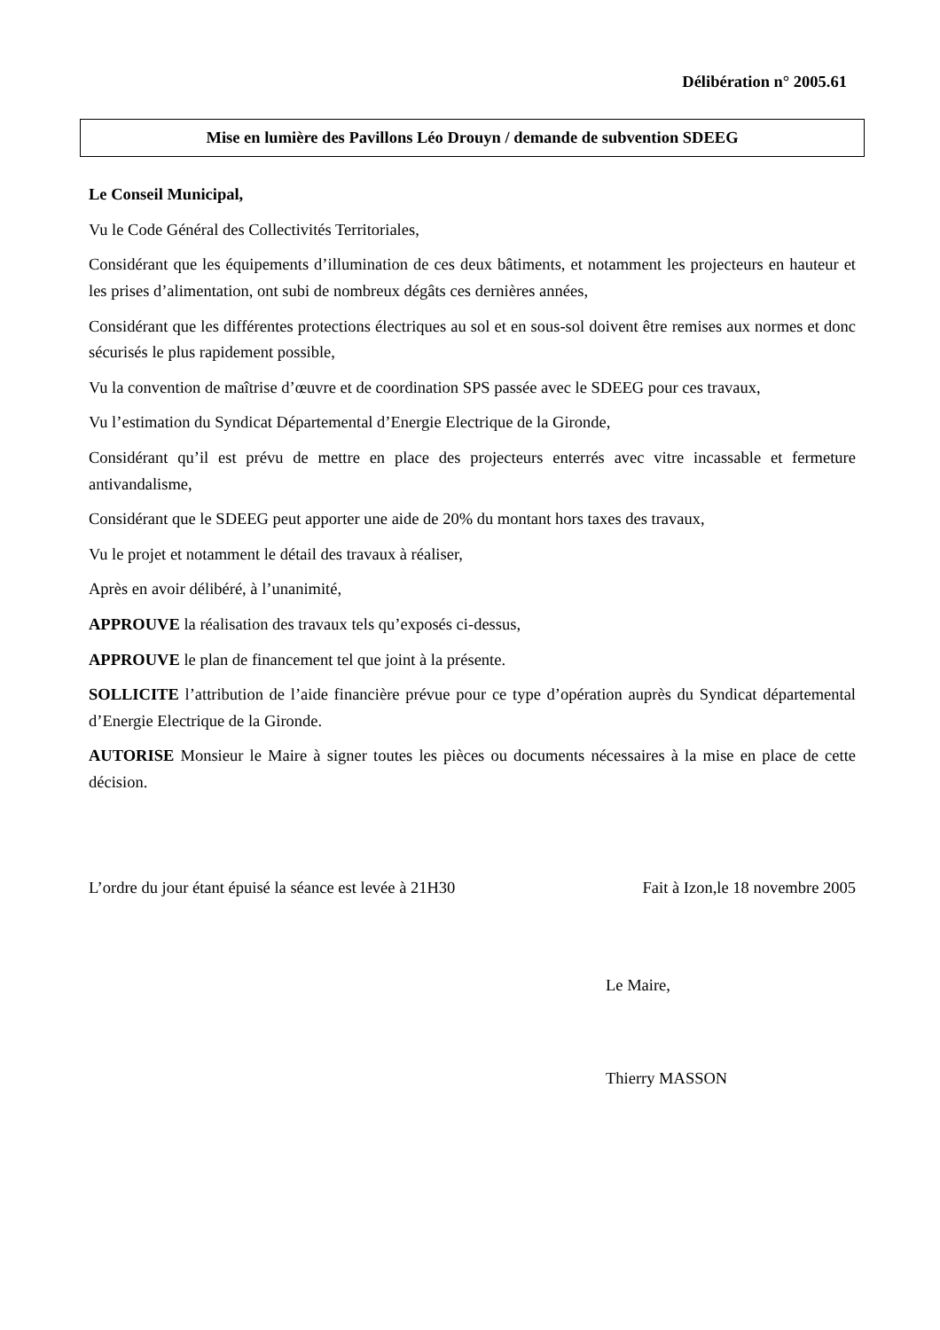Délibération n° 2005.61
Mise en lumière des Pavillons Léo Drouyn / demande de subvention SDEEG
Le Conseil Municipal,
Vu le Code Général des Collectivités Territoriales,
Considérant que les équipements d’illumination de ces deux bâtiments, et notamment les projecteurs en hauteur et les prises d’alimentation, ont subi de nombreux dégâts ces dernières années,
Considérant que les différentes protections électriques au sol et en sous-sol doivent être remises aux normes et donc sécurisés le plus rapidement possible,
Vu la convention de maîtrise d’œuvre et de coordination SPS passée avec le SDEEG pour ces travaux,
Vu l’estimation du Syndicat Départemental d’Energie Electrique de la Gironde,
Considérant qu’il est prévu de mettre en place des projecteurs enterrés avec vitre incassable et fermeture antivandalisme,
Considérant que le SDEEG peut apporter une aide de 20% du montant hors taxes des travaux,
Vu le projet et notamment le détail des travaux à réaliser,
Après en avoir délibéré, à l’unanimité,
APPROUVE la réalisation des travaux tels qu’exposés ci-dessus,
APPROUVE le plan de financement tel que joint à la présente.
SOLLICITE l’attribution de l’aide financière prévue pour ce type d’opération auprès du Syndicat départemental d’Energie Electrique de la Gironde.
AUTORISE Monsieur le Maire à signer toutes les pièces ou documents nécessaires à la mise en place de cette décision.
L’ordre du jour étant épuisé la séance est levée à 21H30 Fait à Izon,le 18 novembre 2005
Le Maire,
Thierry MASSON